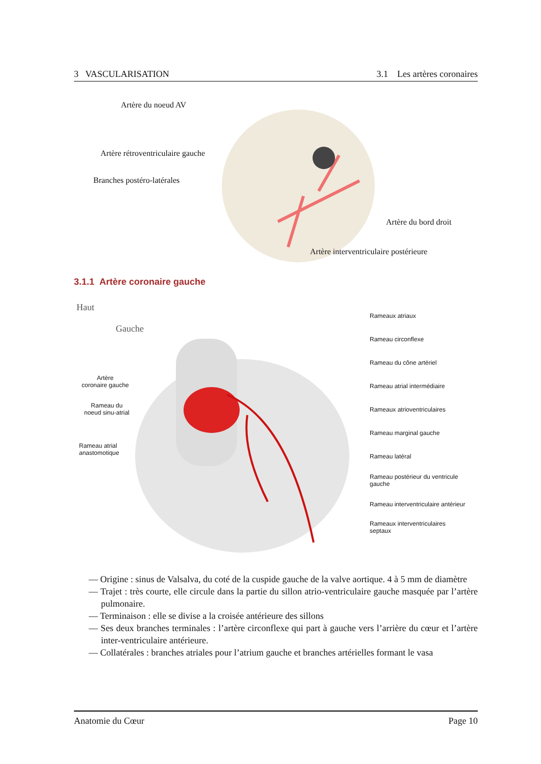3 VASCULARISATION 3.1 Les artères coronaires
Artère du noeud AV
Artère rétroventriculaire gauche
Branches postéro-latérales
Artère du bord droit
Artère interventriculaire postérieure
3.1.1 Artère coronaire gauche
Haut
Gauche
Artère
coronaire gauche
Rameau du
noeud sinu-atrial
Rameau atrial
anastomotique
Rameaux atriaux
Rameau circonflexe
Rameau du cône artériel
Rameau atrial intermédiaire
Rameaux atrioventriculaires
Rameau marginal gauche
Rameau latéral
Rameau postérieur du ventricule
gauche
Rameau interventriculaire antérieur
Rameaux interventriculaires
septaux
— Origine : sinus de Valsalva, du coté de la cuspide gauche de la valve aortique. 4 à 5 mm de diamètre
— Trajet : très courte, elle circule dans la partie du sillon atrio-ventriculaire gauche masquée par l’artère pulmonaire.
— Terminaison : elle se divise a la croisée antérieure des sillons
— Ses deux branches terminales : l’artère circonflexe qui part à gauche vers l’arrière du cœur et l’artère inter-ventriculaire antérieure.
— Collatérales : branches atriales pour l’atrium gauche et branches artérielles formant le vasa
Anatomie du Cœur Page 10